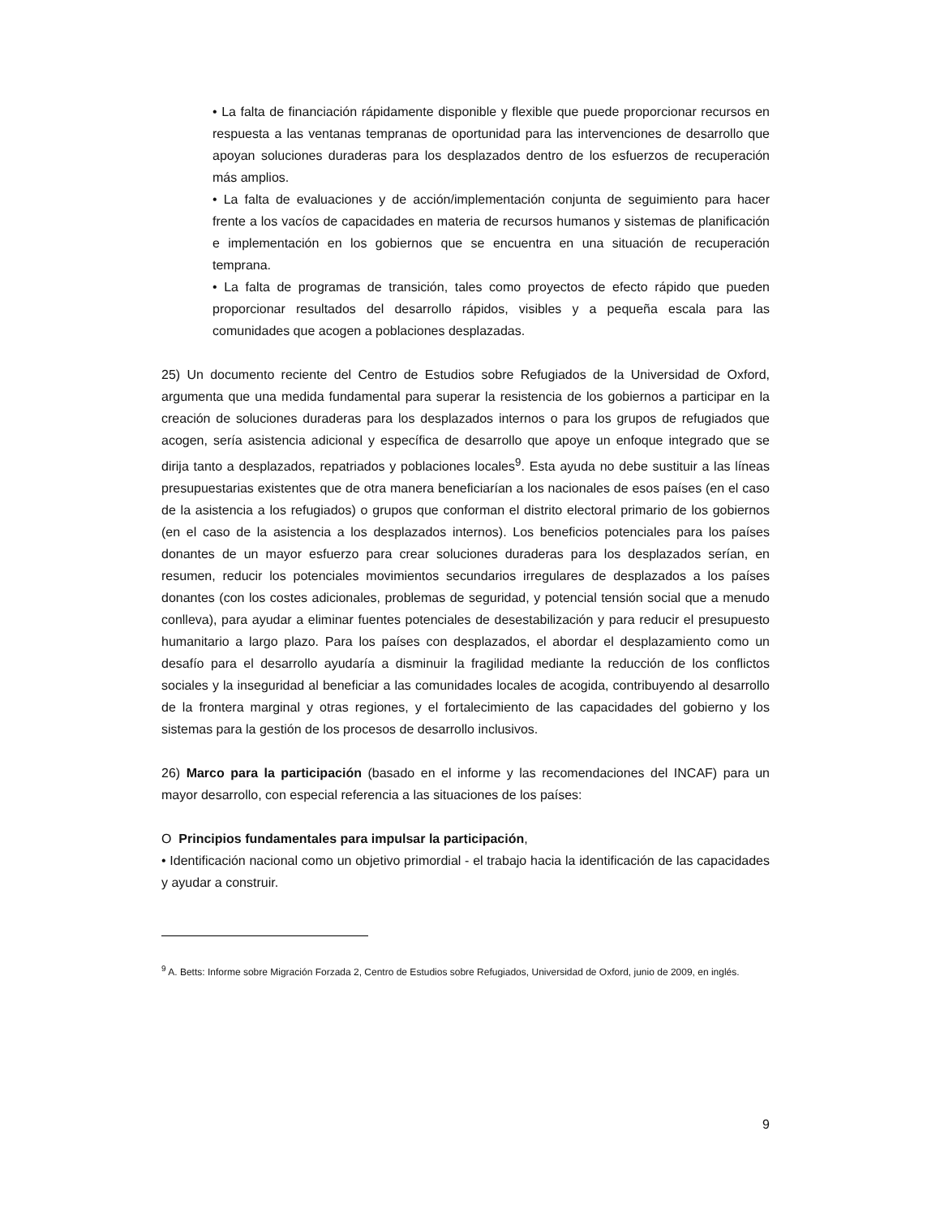• La falta de financiación rápidamente disponible y flexible que puede proporcionar recursos en respuesta a las ventanas tempranas de oportunidad para las intervenciones de desarrollo que apoyan soluciones duraderas para los desplazados dentro de los esfuerzos de recuperación más amplios.
• La falta de evaluaciones y de acción/implementación conjunta de seguimiento para hacer frente a los vacíos de capacidades en materia de recursos humanos y sistemas de planificación e implementación en los gobiernos que se encuentra en una situación de recuperación temprana.
• La falta de programas de transición, tales como proyectos de efecto rápido que pueden proporcionar resultados del desarrollo rápidos, visibles y a pequeña escala para las comunidades que acogen a poblaciones desplazadas.
25) Un documento reciente del Centro de Estudios sobre Refugiados de la Universidad de Oxford, argumenta que una medida fundamental para superar la resistencia de los gobiernos a participar en la creación de soluciones duraderas para los desplazados internos o para los grupos de refugiados que acogen, sería asistencia adicional y específica de desarrollo que apoye un enfoque integrado que se dirija tanto a desplazados, repatriados y poblaciones locales<sup>9</sup>. Esta ayuda no debe sustituir a las líneas presupuestarias existentes que de otra manera beneficiarían a los nacionales de esos países (en el caso de la asistencia a los refugiados) o grupos que conforman el distrito electoral primario de los gobiernos (en el caso de la asistencia a los desplazados internos). Los beneficios potenciales para los países donantes de un mayor esfuerzo para crear soluciones duraderas para los desplazados serían, en resumen, reducir los potenciales movimientos secundarios irregulares de desplazados a los países donantes (con los costes adicionales, problemas de seguridad, y potencial tensión social que a menudo conlleva), para ayudar a eliminar fuentes potenciales de desestabilización y para reducir el presupuesto humanitario a largo plazo. Para los países con desplazados, el abordar el desplazamiento como un desafío para el desarrollo ayudaría a disminuir la fragilidad mediante la reducción de los conflictos sociales y la inseguridad al beneficiar a las comunidades locales de acogida, contribuyendo al desarrollo de la frontera marginal y otras regiones, y el fortalecimiento de las capacidades del gobierno y los sistemas para la gestión de los procesos de desarrollo inclusivos.
26) Marco para la participación (basado en el informe y las recomendaciones del INCAF) para un mayor desarrollo, con especial referencia a las situaciones de los países:
O Principios fundamentales para impulsar la participación,
• Identificación nacional como un objetivo primordial - el trabajo hacia la identificación de las capacidades y ayudar a construir.
<sup>9</sup> A. Betts: Informe sobre Migración Forzada 2, Centro de Estudios sobre Refugiados, Universidad de Oxford, junio de 2009, en inglés.
9